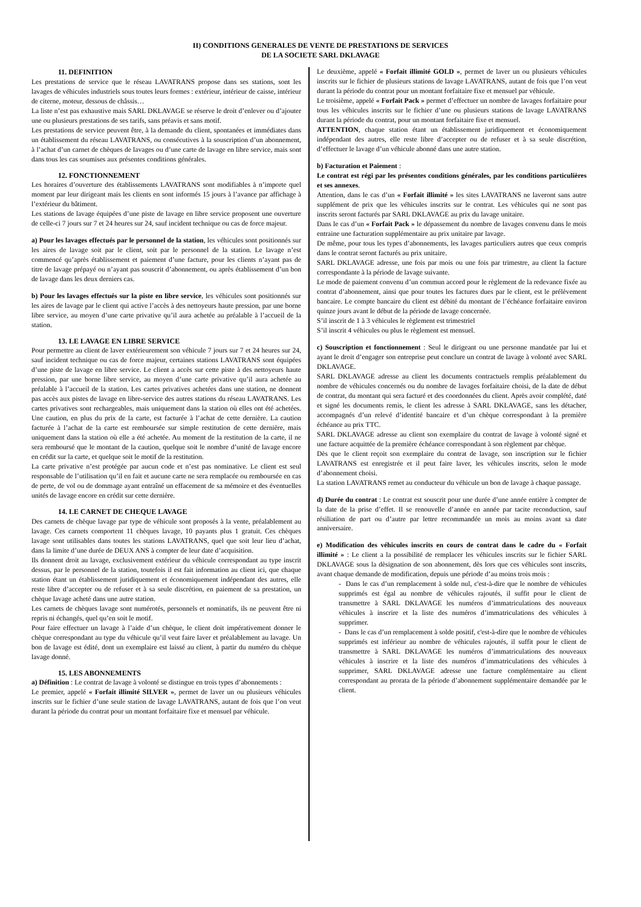II) CONDITIONS GENERALES DE VENTE DE PRESTATIONS DE SERVICES
DE LA SOCIETE SARL DKLAVAGE
11. DEFINITION
Les prestations de service que le réseau LAVATRANS propose dans ses stations, sont les lavages de véhicules industriels sous toutes leurs formes : extérieur, intérieur de caisse, intérieur de citerne, moteur, dessous de châssis…
La liste n’est pas exhaustive mais SARL DKLAVAGE se réserve le droit d’enlever ou d’ajouter une ou plusieurs prestations de ses tarifs, sans préavis et sans motif.
Les prestations de service peuvent être, à la demande du client, spontanées et immédiates dans un établissement du réseau LAVATRANS, ou consécutives à la souscription d’un abonnement, à l’achat d’un carnet de chèques de lavages ou d’une carte de lavage en libre service, mais sont dans tous les cas soumises aux présentes conditions générales.
12. FONCTIONNEMENT
Les horaires d’ouverture des établissements LAVATRANS sont modifiables à n’importe quel moment par leur dirigeant mais les clients en sont informés 15 jours à l’avance par affichage à l’extérieur du bâtiment.
Les stations de lavage équipées d’une piste de lavage en libre service proposent une ouverture de celle-ci 7 jours sur 7 et 24 heures sur 24, sauf incident technique ou cas de force majeur.
a) Pour les lavages effectués par le personnel de la station, les véhicules sont positionnés sur les aires de lavage soit par le client, soit par le personnel de la station. Le lavage n’est commencé qu’après établissement et paiement d’une facture, pour les clients n’ayant pas de titre de lavage prépayé ou n’ayant pas souscrit d’abonnement, ou après établissement d’un bon de lavage dans les deux derniers cas.
b) Pour les lavages effectués sur la piste en libre service, les véhicules sont positionnés sur les aires de lavage par le client qui active l’accès à des nettoyeurs haute pression, par une borne libre service, au moyen d’une carte privative qu’il aura achetée au préalable à l’accueil de la station.
13. LE LAVAGE EN LIBRE SERVICE
Pour permettre au client de laver extérieurement son véhicule 7 jours sur 7 et 24 heures sur 24, sauf incident technique ou cas de force majeur, certaines stations LAVATRANS sont équipées d’une piste de lavage en libre service. Le client a accès sur cette piste à des nettoyeurs haute pression, par une borne libre service, au moyen d’une carte privative qu’il aura achetée au préalable à l’accueil de la station. Les cartes privatives achetées dans une station, ne donnent pas accès aux pistes de lavage en libre-service des autres stations du réseau LAVATRANS. Les cartes privatives sont rechargeables, mais uniquement dans la station où elles ont été achetées. Une caution, en plus du prix de la carte, est facturée à l’achat de cette dernière. La caution facturée à l’achat de la carte est remboursée sur simple restitution de cette dernière, mais uniquement dans la station où elle a été achetée. Au moment de la restitution de la carte, il ne sera remboursé que le montant de la caution, quelque soit le nombre d’unité de lavage encore en crédit sur la carte, et quelque soit le motif de la restitution.
La carte privative n’est protégée par aucun code et n’est pas nominative. Le client est seul responsable de l’utilisation qu’il en fait et aucune carte ne sera remplacée ou remboursée en cas de perte, de vol ou de dommage ayant entraîné un effacement de sa mémoire et des éventuelles unités de lavage encore en crédit sur cette dernière.
14. LE CARNET DE CHEQUE LAVAGE
Des carnets de chèque lavage par type de véhicule sont proposés à la vente, préalablement au lavage. Ces carnets comportent 11 chèques lavage, 10 payants plus 1 gratuit. Ces chèques lavage sont utilisables dans toutes les stations LAVATRANS, quel que soit leur lieu d’achat, dans la limite d’une durée de DEUX ANS à compter de leur date d’acquisition.
Ils donnent droit au lavage, exclusivement extérieur du véhicule correspondant au type inscrit dessus, par le personnel de la station, toutefois il est fait information au client ici, que chaque station étant un établissement juridiquement et économiquement indépendant des autres, elle reste libre d’accepter ou de refuser et à sa seule discrétion, en paiement de sa prestation, un chèque lavage acheté dans une autre station.
Les carnets de chèques lavage sont numérotés, personnels et nominatifs, ils ne peuvent être ni repris ni échangés, quel qu’en soit le motif.
Pour faire effectuer un lavage à l’aide d’un chèque, le client doit impérativement donner le chèque correspondant au type du véhicule qu’il veut faire laver et préalablement au lavage. Un bon de lavage est édité, dont un exemplaire est laissé au client, à partir du numéro du chèque lavage donné.
15. LES ABONNEMENTS
a) Définition : Le contrat de lavage à volonté se distingue en trois types d’abonnements :
Le premier, appelé « Forfait illimité SILVER », permet de laver un ou plusieurs véhicules inscrits sur le fichier d’une seule station de lavage LAVATRANS, autant de fois que l’on veut durant la période du contrat pour un montant forfaitaire fixe et mensuel par véhicule.
Le deuxième, appelé « Forfait illimité GOLD », permet de laver un ou plusieurs véhicules inscrits sur le fichier de plusieurs stations de lavage LAVATRANS, autant de fois que l’on veut durant la période du contrat pour un montant forfaitaire fixe et mensuel par véhicule.
Le troisième, appelé « Forfait Pack » permet d’effectuer un nombre de lavages forfaitaire pour tous les véhicules inscrits sur le fichier d’une ou plusieurs stations de lavage LAVATRANS durant la période du contrat, pour un montant forfaitaire fixe et mensuel.
ATTENTION, chaque station étant un établissement juridiquement et économiquement indépendant des autres, elle reste libre d’accepter ou de refuser et à sa seule discrétion, d’effectuer le lavage d’un véhicule abonné dans une autre station.
b) Facturation et Paiement :
Le contrat est régi par les présentes conditions générales, par les conditions particulières et ses annexes.
Attention, dans le cas d’un « Forfait illimité » les sites LAVATRANS ne laveront sans autre supplément de prix que les véhicules inscrits sur le contrat. Les véhicules qui ne sont pas inscrits seront facturés par SARL DKLAVAGE au prix du lavage unitaire.
Dans le cas d’un « Forfait Pack » le dépassement du nombre de lavages convenu dans le mois entraine une facturation supplémentaire au prix unitaire par lavage.
De même, pour tous les types d’abonnements, les lavages particuliers autres que ceux compris dans le contrat seront facturés au prix unitaire.
SARL DKLAVAGE adresse, une fois par mois ou une fois par trimestre, au client la facture correspondante à la période de lavage suivante.
Le mode de paiement convenu d’un commun accord pour le règlement de la redevance fixée au contrat d’abonnement, ainsi que pour toutes les factures dues par le client, est le prélèvement bancaire. Le compte bancaire du client est débité du montant de l’échéance forfaitaire environ quinze jours avant le début de la période de lavage concernée.
S’il inscrit de 1 à 3 véhicules le règlement est trimestriel
S’il inscrit 4 véhicules ou plus le règlement est mensuel.
c) Souscription et fonctionnement : Seul le dirigeant ou une personne mandatée par lui et ayant le droit d’engager son entreprise peut conclure un contrat de lavage à volonté avec SARL DKLAVAGE.
SARL DKLAVAGE adresse au client les documents contractuels remplis préalablement du nombre de véhicules concernés ou du nombre de lavages forfaitaire choisi, de la date de début de contrat, du montant qui sera facturé et des coordonnées du client. Après avoir complété, daté et signé les documents remis, le client les adresse à SARL DKLAVAGE, sans les détacher, accompagnés d’un relevé d’identité bancaire et d’un chèque correspondant à la première échéance au prix TTC.
SARL DKLAVAGE adresse au client son exemplaire du contrat de lavage à volonté signé et une facture acquittée de la première échéance correspondant à son règlement par chèque.
Dès que le client reçoit son exemplaire du contrat de lavage, son inscription sur le fichier LAVATRANS est enregistrée et il peut faire laver, les véhicules inscrits, selon le mode d’abonnement choisi.
La station LAVATRANS remet au conducteur du véhicule un bon de lavage à chaque passage.
d) Durée du contrat : Le contrat est souscrit pour une durée d’une année entière à compter de la date de la prise d’effet. Il se renouvelle d’année en année par tacite reconduction, sauf résiliation de part ou d’autre par lettre recommandée un mois au moins avant sa date anniversaire.
e) Modification des véhicules inscrits en cours de contrat dans le cadre du « Forfait illimité » : Le client a la possibilité de remplacer les véhicules inscrits sur le fichier SARL DKLAVAGE sous la dèsignation de son abonnement, dès lors que ces véhicules sont inscrits, avant chaque demande de modification, depuis une période d’au moins trois mois :
- Dans le cas d’un remplacement à solde nul, c'est-à-dire que le nombre de véhicules supprimés est égal au nombre de véhicules rajoutés, il suffit pour le client de transmettre à SARL DKLAVAGE les numéros d’immatriculations des nouveaux véhicules à inscrire et la liste des numéros d’immatriculations des véhicules à supprimer.
- Dans le cas d’un remplacement à solde positif, c'est-à-dire que le nombre de véhicules supprimés est inférieur au nombre de véhicules rajoutés, il suffit pour le client de transmettre à SARL DKLAVAGE les numéros d’immatriculations des nouveaux véhicules à inscrire et la liste des numéros d’immatriculations des véhicules à supprimer, SARL DKLAVAGE adresse une facture complémentaire au client correspondant au prorata de la période d’abonnement supplémentaire demandée par le client.